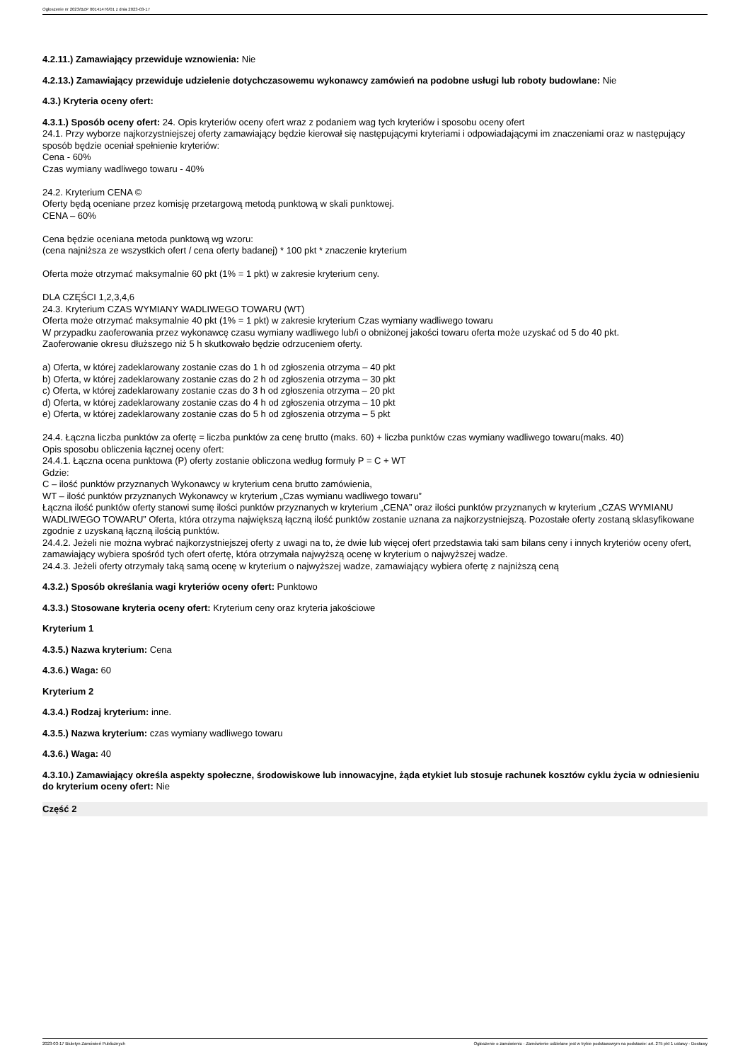Ogłoszenie nr 2023/BZP 00141476/01 z dnia 2023-03-17
4.2.11.) Zamawiający przewiduje wznowienia: Nie
4.2.13.) Zamawiający przewiduje udzielenie dotychczasowemu wykonawcy zamówień na podobne usługi lub roboty budowlane: Nie
4.3.) Kryteria oceny ofert:
4.3.1.) Sposób oceny ofert: 24. Opis kryteriów oceny ofert wraz z podaniem wag tych kryteriów i sposobu oceny ofert
24.1. Przy wyborze najkorzystniejszej oferty zamawiający będzie kierował się następującymi kryteriami i odpowiadającymi im znaczeniami oraz w następujący sposób będzie oceniał spełnienie kryteriów:
Cena - 60%
Czas wymiany wadliwego towaru - 40%
24.2. Kryterium CENA ©
Oferty będą oceniane przez komisję przetargową metodą punktową w skali punktowej.
CENA – 60%
Cena będzie oceniana metoda punktową wg wzoru:
(cena najniższa ze wszystkich ofert / cena oferty badanej) * 100 pkt * znaczenie kryterium
Oferta może otrzymać maksymalnie 60 pkt (1% = 1 pkt) w zakresie kryterium ceny.
DLA CZĘŚCI 1,2,3,4,6
24.3. Kryterium CZAS WYMIANY WADLIWEGO TOWARU (WT)
Oferta może otrzymać maksymalnie 40 pkt (1% = 1 pkt) w zakresie kryterium Czas wymiany wadliwego towaru
W przypadku zaoferowania przez wykonawcę czasu wymiany wadliwego lub/i o obniżonej jakości towaru oferta może uzyskać od 5 do 40 pkt.
Zaoferowanie okresu dłuższego niż 5 h skutkowało będzie odrzuceniem oferty.
a) Oferta, w której zadeklarowany zostanie czas do 1 h od zgłoszenia otrzyma – 40 pkt
b) Oferta, w której zadeklarowany zostanie czas do 2 h od zgłoszenia otrzyma – 30 pkt
c) Oferta, w której zadeklarowany zostanie czas do 3 h od zgłoszenia otrzyma – 20 pkt
d) Oferta, w której zadeklarowany zostanie czas do 4 h od zgłoszenia otrzyma – 10 pkt
e) Oferta, w której zadeklarowany zostanie czas do 5 h od zgłoszenia otrzyma – 5 pkt
24.4. Łączna liczba punktów za ofertę = liczba punktów za cenę brutto (maks. 60) + liczba punktów czas wymiany wadliwego towaru(maks. 40)
Opis sposobu obliczenia łącznej oceny ofert:
24.4.1. Łączna ocena punktowa (P) oferty zostanie obliczona według formuły P = C + WT
Gdzie:
C – ilość punktów przyznanych Wykonawcy w kryterium cena brutto zamówienia,
WT – ilość punktów przyznanych Wykonawcy w kryterium „Czas wymianu wadliwego towaru”
Łączna ilość punktów oferty stanowi sumę ilości punktów przyznanych w kryterium „CENA” oraz ilości punktów przyznanych w kryterium „CZAS WYMIANU WADLIWEGO TOWARU” Oferta, która otrzyma największą łączną ilość punktów zostanie uznana za najkorzystniejszą. Pozostałe oferty zostaną sklasyfikowane zgodnie z uzyskaną łączną ilością punktów.
24.4.2. Jeżeli nie można wybrać najkorzystniejszej oferty z uwagi na to, że dwie lub więcej ofert przedstawia taki sam bilans ceny i innych kryteriów oceny ofert, zamawiający wybiera spośród tych ofert ofertę, która otrzymała najwyższą ocenę w kryterium o najwyższej wadze.
24.4.3. Jeżeli oferty otrzymały taką samą ocenę w kryterium o najwyższej wadze, zamawiający wybiera ofertę z najniższą ceną
4.3.2.) Sposób określania wagi kryteriów oceny ofert: Punktowo
4.3.3.) Stosowane kryteria oceny ofert: Kryterium ceny oraz kryteria jakościowe
Kryterium 1
4.3.5.) Nazwa kryterium: Cena
4.3.6.) Waga: 60
Kryterium 2
4.3.4.) Rodzaj kryterium: inne.
4.3.5.) Nazwa kryterium: czas wymiany wadliwego towaru
4.3.6.) Waga: 40
4.3.10.) Zamawiający określa aspekty społeczne, środowiskowe lub innowacyjne, żąda etykiet lub stosuje rachunek kosztów cyklu życia w odniesieniu do kryterium oceny ofert: Nie
Część 2
2023-03-17 Biuletyn Zamówień Publicznych Ogłoszenie o zamówieniu - Zamówienie udzielane jest w trybie podstawowym na podstawie: art. 275 pkt 1 ustawy - Dostawy